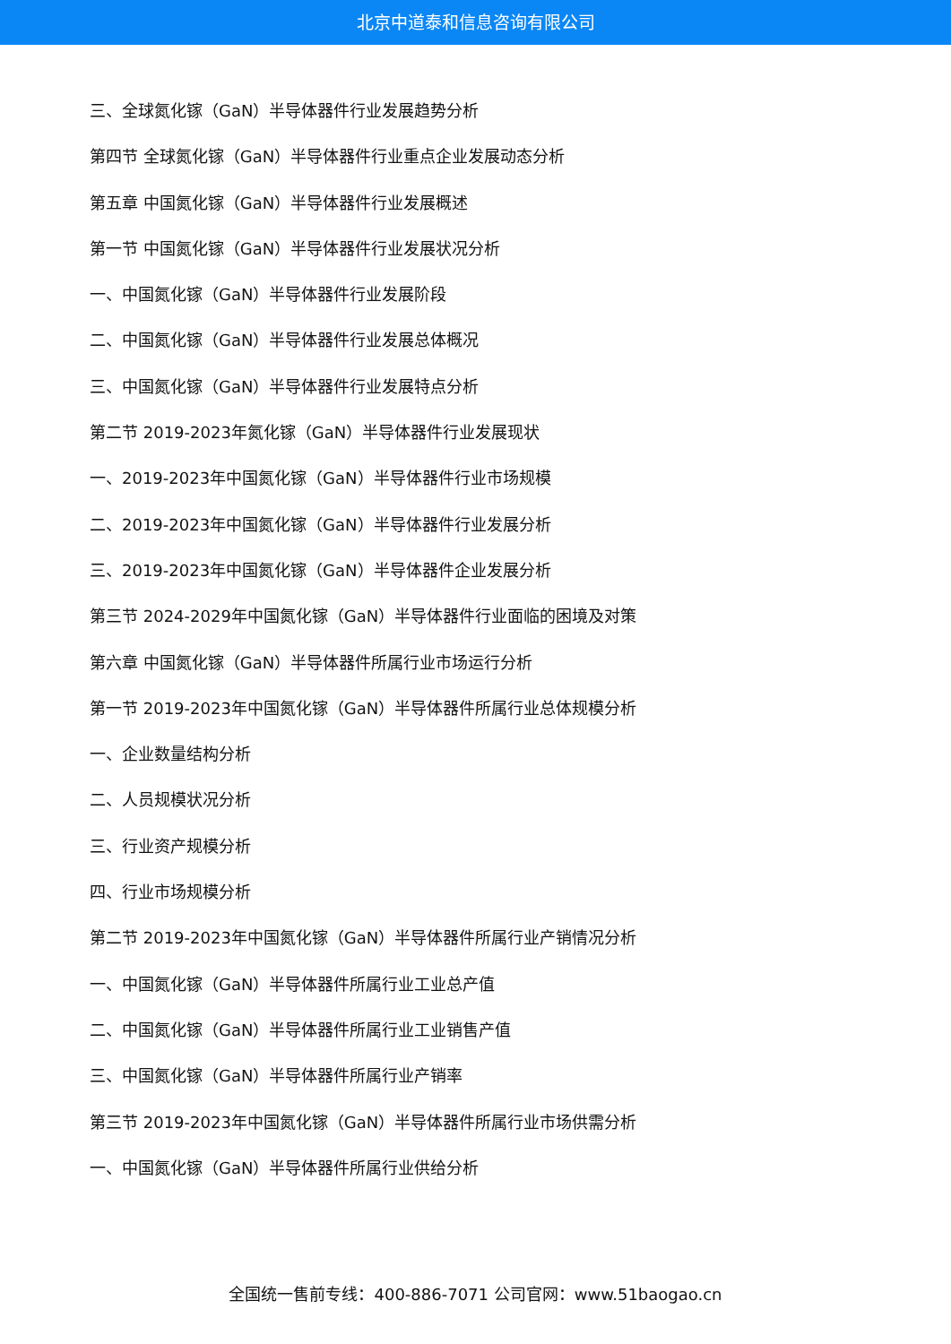北京中道泰和信息咨询有限公司
三、全球氮化镓（GaN）半导体器件行业发展趋势分析
第四节 全球氮化镓（GaN）半导体器件行业重点企业发展动态分析
第五章 中国氮化镓（GaN）半导体器件行业发展概述
第一节 中国氮化镓（GaN）半导体器件行业发展状况分析
一、中国氮化镓（GaN）半导体器件行业发展阶段
二、中国氮化镓（GaN）半导体器件行业发展总体概况
三、中国氮化镓（GaN）半导体器件行业发展特点分析
第二节 2019-2023年氮化镓（GaN）半导体器件行业发展现状
一、2019-2023年中国氮化镓（GaN）半导体器件行业市场规模
二、2019-2023年中国氮化镓（GaN）半导体器件行业发展分析
三、2019-2023年中国氮化镓（GaN）半导体器件企业发展分析
第三节 2024-2029年中国氮化镓（GaN）半导体器件行业面临的困境及对策
第六章 中国氮化镓（GaN）半导体器件所属行业市场运行分析
第一节 2019-2023年中国氮化镓（GaN）半导体器件所属行业总体规模分析
一、企业数量结构分析
二、人员规模状况分析
三、行业资产规模分析
四、行业市场规模分析
第二节 2019-2023年中国氮化镓（GaN）半导体器件所属行业产销情况分析
一、中国氮化镓（GaN）半导体器件所属行业工业总产值
二、中国氮化镓（GaN）半导体器件所属行业工业销售产值
三、中国氮化镓（GaN）半导体器件所属行业产销率
第三节 2019-2023年中国氮化镓（GaN）半导体器件所属行业市场供需分析
一、中国氮化镓（GaN）半导体器件所属行业供给分析
全国统一售前专线：400-886-7071 公司官网：www.51baogao.cn